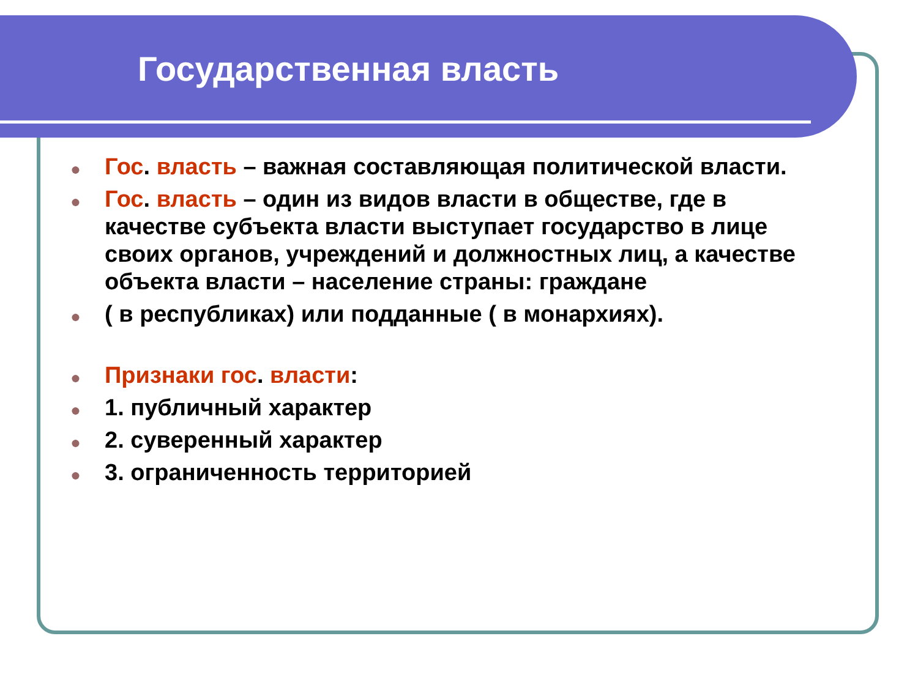Государственная власть
● Гос. власть – важная составляющая политической власти.
● Гос. власть – один из видов власти в обществе, где в качестве субъекта власти выступает государство в лице своих органов, учреждений и должностных лиц, а качестве объекта власти – население страны: граждане
● ( в республиках) или подданные ( в монархиях).
● Признаки гос. власти:
● 1. публичный характер
● 2. суверенный характер
● 3. ограниченность территорией